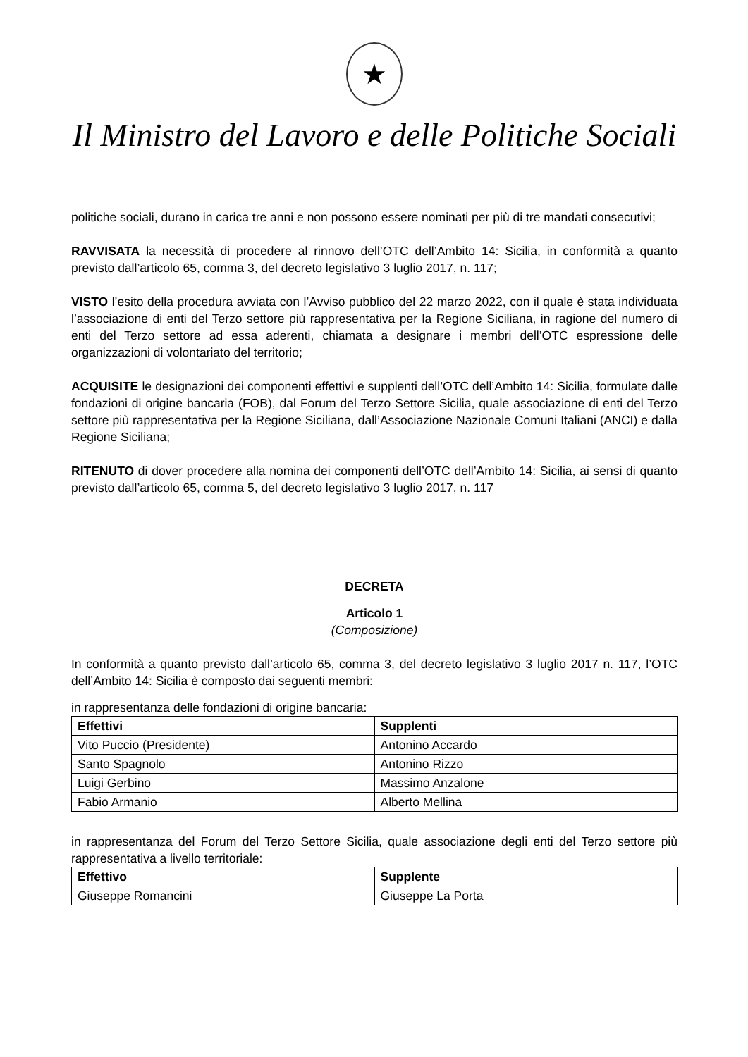★
Il Ministro del Lavoro e delle Politiche Sociali
politiche sociali, durano in carica tre anni e non possono essere nominati per più di tre mandati consecutivi;
RAVVISATA la necessità di procedere al rinnovo dell’OTC dell’Ambito 14: Sicilia, in conformità a quanto previsto dall’articolo 65, comma 3, del decreto legislativo 3 luglio 2017, n. 117;
VISTO l’esito della procedura avviata con l’Avviso pubblico del 22 marzo 2022, con il quale è stata individuata l’associazione di enti del Terzo settore più rappresentativa per la Regione Siciliana, in ragione del numero di enti del Terzo settore ad essa aderenti, chiamata a designare i membri dell’OTC espressione delle organizzazioni di volontariato del territorio;
ACQUISITE le designazioni dei componenti effettivi e supplenti dell’OTC dell’Ambito 14: Sicilia, formulate dalle fondazioni di origine bancaria (FOB), dal Forum del Terzo Settore Sicilia, quale associazione di enti del Terzo settore più rappresentativa per la Regione Siciliana, dall’Associazione Nazionale Comuni Italiani (ANCI) e dalla Regione Siciliana;
RITENUTO di dover procedere alla nomina dei componenti dell’OTC dell’Ambito 14: Sicilia, ai sensi di quanto previsto dall’articolo 65, comma 5, del decreto legislativo 3 luglio 2017, n. 117
DECRETA
Articolo 1
(Composizione)
In conformità a quanto previsto dall’articolo 65, comma 3, del decreto legislativo 3 luglio 2017 n. 117, l’OTC dell’Ambito 14: Sicilia è composto dai seguenti membri:
in rappresentanza delle fondazioni di origine bancaria:
| Effettivi | Supplenti |
| --- | --- |
| Vito Puccio (Presidente) | Antonino Accardo |
| Santo Spagnolo | Antonino Rizzo |
| Luigi Gerbino | Massimo Anzalone |
| Fabio Armanio | Alberto Mellina |
in rappresentanza del Forum del Terzo Settore Sicilia, quale associazione degli enti del Terzo settore più rappresentativa a livello territoriale:
| Effettivo | Supplente |
| --- | --- |
| Giuseppe Romancini | Giuseppe La Porta |